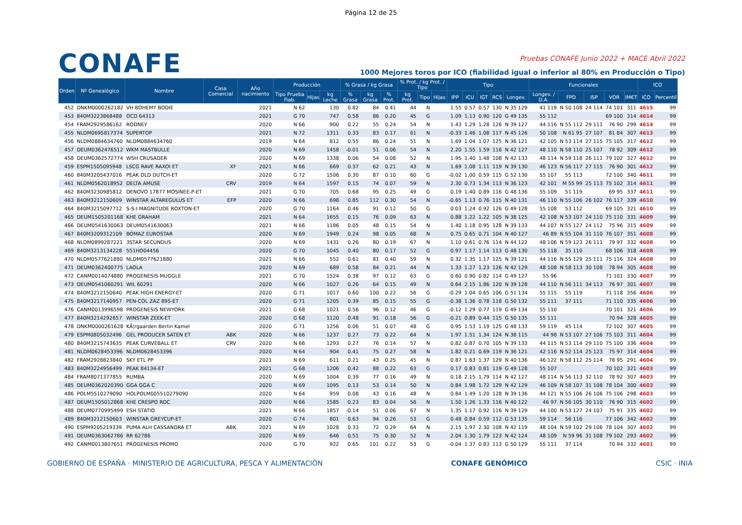Página 12 de 25
CONAFE
Pruebas CONAFE Junio 2022 + MACE Abril 2022
1000 Mejores toros por ICO (fiabilidad igual o inferior al 80% en Producción o Tipo)
| Orden | Nº Genealógico | Nombre | Casa Comercial | Año nacimiento | Producción | | | % Grasa / kg Grasa | | | % Prot. / kg Prot. / Tipo | | | Tipo | | | | | Funcionales | | | | | ICO | |
| --- | --- | --- | --- | --- | --- | --- | --- | --- | --- | --- | --- | --- | --- | --- | --- | --- | --- | --- | --- | --- | --- | --- | --- | --- | --- |
| | | | | | Tipo Prueba Fiab. | Hijas | kg Leche | % Grasa | kg Grasa | % Prot. | kg Prot. | Tipo | Hijas | IPP | ICU | IGT | RCS | Longev. | Longev. / D.A. | FPD | ISP | VOR | IM€T | ICO | Percentil |
| 452 | DNKM0000262182 | VH BOHEMY BODIE | | 2021 | N 62 | | 130 | 0.82 | 84 | 0.41 | 44 | N | | 1.55 | 0.57 | 0.57 | 130 | N 35 129 | 41 119 | N 50 108 | 24 114 | 74 101 | 311 | 4615 | 99 |
| 453 | 840M3223868488 | OCD 64313 | | 2021 | G 70 | | 747 | 0.58 | 86 | 0.20 | 45 | G | | 1.09 | 1.13 | 0.90 | 120 | G 49 135 | 55 112 | | | 69 100 | 314 | 4614 | 99 |
| 454 | FRAM2929586162 | RODNEY | | 2020 | N 66 | | 900 | 0.22 | 55 | 0.24 | 54 | N | | 1.43 | 1.29 | 1.28 | 126 | N 39 127 | 44 116 | N 55 112 | 29 111 | 76 90 | 299 | 4614 | 99 |
| 455 | NLDM0695817374 | SUPERTOP | | 2021 | N 72 | | 1311 | 0.33 | 83 | 0.17 | 61 | N | | -0.33 | 1.46 | 1.08 | 117 | N 45 126 | 50 108 | N 61 95 | 27 107 | 81 84 | 307 | 4613 | 99 |
| 456 | NLDM0884634760 | NLDM0884634760 | | 2019 | N 64 | | 812 | 0.55 | 86 | 0.24 | 51 | N | | 1.69 | 1.04 | 1.07 | 125 | N 36 121 | 42 105 | N 53 114 | 27 115 | 75 105 | 317 | 4612 | 99 |
| 457 | DEUM0362476512 | WKM MASTBULLE | | 2020 | N 69 | | 1458 | -0.01 | 51 | 0.06 | 54 | N | | 2.20 | 1.55 | 1.59 | 116 | N 42 127 | 48 110 | N 58 110 | 25 107 | 78 92 | 309 | 4612 | 99 |
| 458 | DEUM0362572774 | WSH CRUSADER | | 2020 | N 69 | | 1338 | 0.06 | 54 | 0.08 | 52 | N | | 1.95 | 1.40 | 1.48 | 108 | N 42 133 | 48 114 | N 59 118 | 26 111 | 79 102 | 327 | 4612 | 99 |
| 459 | ESPM1505095948 | LSCG RAVE RAXOI ET | XF | 2021 | N 66 | | 669 | 0.37 | 62 | 0.21 | 43 | N | | 1.69 | 1.08 | 1.11 | 119 | N 39 130 | 46 123 | N 56 117 | 27 115 | 76 90 | 301 | 4612 | 99 |
| 460 | 840M3205437016 | PEAK OLD DUTCH-ET | | 2020 | G 72 | | 1506 | 0.30 | 87 | 0.10 | 60 | G | | -0.02 | 1.00 | 0.59 | 115 | G 52 130 | 55 107 | 55 113 | | 72 100 | 340 | 4611 | 99 |
| 461 | NLDM0562018952 | DELTA AMUSE | CRV | 2019 | N 64 | | 1597 | 0.15 | 74 | 0.07 | 59 | N | | 2.30 | 0.73 | 1.34 | 113 | N 36 123 | 42 101 | M 55 99 | 25 113 | 75 102 | 314 | 4611 | 99 |
| 462 | 840M3230985812 | DENOVO 17877 MOSINEE-P-ET | | 2021 | G 70 | | 705 | 0.68 | 95 | 0.25 | 49 | G | | 0.19 | 1.40 | 0.89 | 116 | G 48 136 | 55 109 | 51 119 | | 69 95 | 337 | 4611 | 99 |
| 463 | 840M3212150609 | WINSTAR ALTAREGULUS ET | EFP | 2020 | N 66 | | 698 | 0.85 | 112 | 0.30 | 54 | N | | -0.65 | 1.13 | 0.76 | 115 | N 40 131 | 46 110 | N 55 106 | 26 102 | 76 117 | 339 | 4610 | 99 |
| 464 | 840M3215097712 | S-S-I MAGNITUDE ROXTON-ET | | 2020 | G 70 | | 1164 | 0.46 | 91 | 0.12 | 50 | G | | 0.03 | 1.24 | 0.92 | 126 | G 49 128 | 55 108 | 53 112 | | 69 105 | 321 | 4610 | 99 |
| 465 | DEUM1505201168 | KHE GRAHAM | | 2021 | N 64 | | 1655 | 0.15 | 76 | 0.09 | 63 | N | | 0.88 | 1.22 | 1.22 | 105 | N 38 125 | 42 108 | N 53 107 | 24 110 | 75 110 | 331 | 4609 | 99 |
| 466 | DEUM0541630063 | DEUM0541630063 | | 2021 | N 66 | | 1186 | 0.05 | 48 | 0.15 | 54 | N | | 1.40 | 1.18 | 0.95 | 128 | N 39 133 | 44 107 | N 55 127 | 24 112 | 75 96 | 315 | 4609 | 99 |
| 467 | 840M3209312109 | BOMAZ EUROSTAR | | 2020 | N 69 | | 1949 | 0.24 | 98 | 0.05 | 68 | N | | 0.75 | 0.65 | 0.71 | 104 | N 40 127 | 46 89 | N 55 104 | 31 110 | 76 107 | 351 | 4608 | 99 |
| 468 | NLDM0899287221 | 3STAR SECUNDUS | | 2020 | N 69 | | 1431 | 0.26 | 80 | 0.19 | 67 | N | | 1.10 | 0.61 | 0.76 | 114 | N 44 122 | 48 106 | N 59 123 | 26 111 | 79 97 | 332 | 4608 | 99 |
| 469 | 840M3213134228 | 551HO04456 | | 2020 | G 70 | | 1045 | 0.40 | 80 | 0.17 | 52 | G | | 0.97 | 1.17 | 1.14 | 113 | G 48 130 | 55 118 | 35 110 | | 68 106 | 318 | 4608 | 99 |
| 470 | NLDM0577621880 | NLDM0577621880 | | 2021 | N 66 | | 552 | 0.61 | 81 | 0.40 | 59 | N | | 0.32 | 1.35 | 1.17 | 125 | N 39 121 | 44 116 | N 55 129 | 25 111 | 75 116 | 324 | 4608 | 99 |
| 471 | DEUM0362400775 | LAOLA | | 2020 | N 69 | | 689 | 0.58 | 84 | 0.21 | 44 | N | | 1.33 | 1.27 | 1.23 | 126 | N 42 129 | 48 108 | N 58 113 | 30 108 | 78 94 | 305 | 4608 | 99 |
| 472 | CANM0014074880 | PROGENESIS MUGGLE | | 2021 | G 70 | | 1524 | 0.38 | 97 | 0.12 | 63 | G | | 0.60 | 0.90 | 0.82 | 114 | G 49 127 | 55 96 | | | 71 101 | 330 | 4607 | 99 |
| 473 | DEUM0541060291 | WIL 60291 | | 2020 | N 66 | | 1027 | 0.26 | 64 | 0.15 | 49 | N | | 0.64 | 2.15 | 1.86 | 120 | N 39 128 | 44 110 | N 56 111 | 34 113 | 76 97 | 301 | 4607 | 99 |
| 474 | 840M3212150640 | PEAK HIGH ENERGY-ET | | 2020 | G 71 | | 1017 | 0.60 | 100 | 0.22 | 56 | G | | -0.29 | 1.04 | 0.65 | 106 | G 51 134 | 55 115 | 55 119 | | 71 118 | 356 | 4606 | 99 |
| 475 | 840M3217140957 | PEN-COL ZAZ 895-ET | | 2020 | G 71 | | 1205 | 0.39 | 85 | 0.15 | 55 | G | | -0.38 | 1.36 | 0.78 | 118 | G 50 132 | 55 111 | 37 111 | | 71 110 | 335 | 4606 | 99 |
| 476 | CANM0013996598 | PROGENESIS NEWYORK | | 2021 | G 68 | | 1021 | 0.56 | 96 | 0.12 | 46 | G | | -0.12 | 1.29 | 0.77 | 119 | G 49 134 | 55 110 | | | 70 101 | 321 | 4606 | 99 |
| 477 | 840M3214292657 | WINSTAR ZEEK-ET | | 2020 | G 68 | | 1120 | 0.48 | 91 | 0.18 | 56 | G | | -0.21 | 0.89 | 0.44 | 115 | G 50 135 | 55 111 | | | 70 94 | 328 | 4605 | 99 |
| 478 | DNKM0000261628 | KÃ¦rgaarden Berlin Kamel | | 2020 | G 71 | | 1256 | 0.06 | 51 | 0.07 | 48 | G | | 0.95 | 1.53 | 1.19 | 125 | G 48 133 | 59 119 | 45 114 | | 72 102 | 307 | 4605 | 99 |
| 479 | ESPM0805032496 | GEL PRODUCER SATEN ET | ABK | 2020 | N 66 | | 1237 | 0.27 | 73 | 0.22 | 64 | N | | 1.97 | 1.51 | 1.34 | 124 | N 38 115 | 44 98 | N 53 107 | 27 106 | 75 103 | 311 | 4604 | 99 |
| 480 | 840M3215743635 | PEAK CURVEBALL ET | CRV | 2020 | N 66 | | 1293 | 0.27 | 76 | 0.14 | 57 | N | | 0.82 | 0.87 | 0.70 | 105 | N 39 133 | 44 115 | N 53 114 | 29 110 | 75 100 | 336 | 4604 | 99 |
| 481 | NLDM0628453396 | NLDM0628453396 | | 2020 | N 64 | | 904 | 0.41 | 75 | 0.27 | 58 | N | | 1.82 | 0.21 | 0.69 | 119 | N 36 121 | 42 116 | N 52 114 | 25 123 | 75 97 | 314 | 4604 | 99 |
| 482 | FRAM2928823840 | SKY ETL PP | | 2021 | N 69 | | 611 | 0.21 | 43 | 0.25 | 45 | N | | 0.87 | 1.63 | 1.37 | 129 | N 40 136 | 46 122 | N 58 112 | 25 114 | 78 95 | 291 | 4604 | 99 |
| 483 | 840M3224956499 | PEAK 84134-ET | | 2021 | G 68 | | 1206 | 0.42 | 88 | 0.22 | 63 | G | | 0.17 | 0.83 | 0.81 | 119 | G 49 128 | 55 107 | | | 70 102 | 321 | 4603 | 99 |
| 484 | FRAM8071377855 | RUMBA | | 2020 | N 69 | | 1004 | 0.39 | 77 | 0.16 | 49 | N | | 0.18 | 2.15 | 1.79 | 114 | N 42 127 | 48 114 | N 56 113 | 32 110 | 78 92 | 307 | 4603 | 99 |
| 485 | DEUM0362020390 | GGA GGA C | | 2020 | N 69 | | 1095 | 0.13 | 53 | 0.14 | 50 | N | | 0.84 | 1.98 | 1.72 | 129 | N 42 129 | 46 109 | N 58 107 | 31 108 | 78 104 | 300 | 4603 | 99 |
| 486 | POLM5510279090 | HOLPOLM005510279090 | | 2020 | N 64 | | 959 | 0.08 | 43 | 0.16 | 48 | N | | 0.84 | 1.49 | 1.20 | 128 | N 39 136 | 44 121 | N 55 106 | 26 106 | 75 106 | 298 | 4603 | 99 |
| 487 | DEUM1505012868 | KHE CRESPO RDC | | 2020 | N 66 | | 1585 | 0.23 | 83 | 0.04 | 56 | N | | 1.50 | 1.26 | 1.33 | 116 | N 40 122 | 46 97 | N 56 105 | 30 110 | 76 90 | 315 | 4602 | 99 |
| 488 | DEUM0770995499 | ESH STATIO | | 2021 | N 66 | | 1857 | -0.14 | 51 | 0.06 | 67 | N | | 1.35 | 1.17 | 0.92 | 116 | N 39 129 | 44 100 | N 53 127 | 24 107 | 75 91 | 335 | 4602 | 99 |
| 489 | 840M3212150603 | WINSTAR GREYCUP-ET | | 2020 | G 74 | | 801 | 0.63 | 94 | 0.26 | 53 | G | | 0.48 | 0.84 | 0.59 | 112 | G 53 135 | 59 114 | 56 116 | | 77 106 | 342 | 4602 | 99 |
| 490 | ESPM9205219339 | PUMA ALH CASSANDRA ET | ABK | 2021 | N 69 | | 1028 | 0.33 | 72 | 0.29 | 64 | N | | 2.15 | 1.97 | 2.30 | 108 | N 42 119 | 48 104 | N 59 102 | 29 106 | 78 104 | 307 | 4602 | 99 |
| 491 | DEUM0363062786 | RR 62786 | | 2020 | N 69 | | 646 | 0.51 | 75 | 0.30 | 52 | N | | 2.04 | 1.30 | 1.79 | 123 | N 42 124 | 48 109 | N 59 96 | 31 108 | 79 102 | 293 | 4602 | 99 |
| 492 | CANM0013807651 | PROGENESIS PROMO | | 2020 | G 70 | | 922 | 0.65 | 101 | 0.22 | 53 | G | | -0.04 | 1.37 | 0.83 | 113 | G 50 129 | 55 111 | 37 114 | | 70 94 | 332 | 4601 | 99 |
GOBIERNO DE ESPAÑA · MINISTERIO DE AGRICULTURA, PESCA Y ALIMENTACIÓN CONAFE GENÓMICO CSIC · INIA